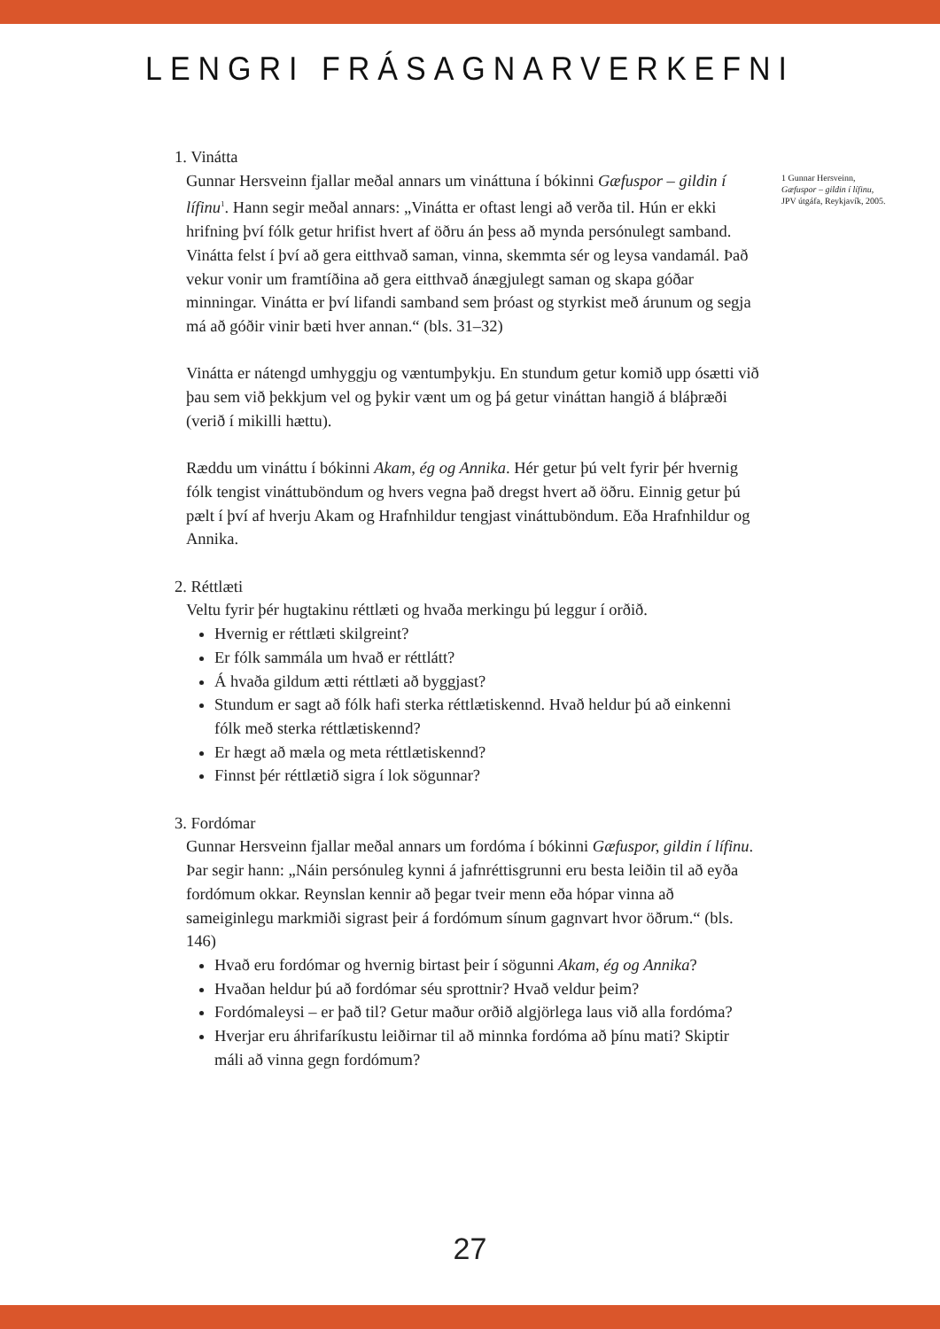LENGRI FRÁSAGNARVERKEFNI
1. Vinátta
Gunnar Hersveinn fjallar meðal annars um vináttuna í bókinni Gæfuspor – gildin í lífinu<sup>1</sup>. Hann segir meðal annars: „Vinátta er oftast lengi að verða til. Hún er ekki hrifning því fólk getur hrifist hvert af öðru án þess að mynda persónulegt samband. Vinátta felst í því að gera eitthvað saman, vinna, skemmta sér og leysa vandamál. Það vekur vonir um framtíðina að gera eitthvað ánægjulegt saman og skapa góðar minningar. Vinátta er því lifandi samband sem þróast og styrkist með árunum og segja má að góðir vinir bæti hver annan.“ (bls. 31–32)
Vinátta er nátengd umhyggju og væntumþykju. En stundum getur komið upp ósætti við þau sem við þekkjum vel og þykir vænt um og þá getur vináttan hangið á bláþræði (verið í mikilli hættu).
Ræddu um vináttu í bókinni Akam, ég og Annika. Hér getur þú velt fyrir þér hvernig fólk tengist vináttuböndum og hvers vegna það dregst hvert að öðru. Einnig getur þú pælt í því af hverju Akam og Hrafnhildur tengjast vináttuböndum. Eða Hrafnhildur og Annika.
2. Réttlæti
Veltu fyrir þér hugtakinu réttlæti og hvaða merkingu þú leggur í orðið.
Hvernig er réttlæti skilgreint?
Er fólk sammála um hvað er réttlátt?
Á hvaða gildum ætti réttlæti að byggjast?
Stundum er sagt að fólk hafi sterka réttlætiskennd. Hvað heldur þú að einkenni fólk með sterka réttlætiskennd?
Er hægt að mæla og meta réttlætiskennd?
Finnst þér réttlætið sigra í lok sögunnar?
3. Fordómar
Gunnar Hersveinn fjallar meðal annars um fordóma í bókinni Gæfuspor, gildin í lífinu. Þar segir hann: „Náin persónuleg kynni á jafnréttisgrunni eru besta leiðin til að eyða fordómum okkar. Reynslan kennir að þegar tveir menn eða hópar vinna að sameiginlegu markmiði sigrast þeir á fordómum sínum gagnvart hvor öðrum.“ (bls. 146)
Hvað eru fordómar og hvernig birtast þeir í sögunni Akam, ég og Annika?
Hvaðan heldur þú að fordómar séu sprottnir? Hvað veldur þeim?
Fordómaleysi – er það til? Getur maður orðið algjörlega laus við alla fordóma?
Hverjar eru áhrifaríkustu leiðirnar til að minnka fordóma að þínu mati? Skiptir máli að vinna gegn fordómum?
1 Gunnar Hersveinn,
Gæfuspor – gildin í lífinu,
JPV útgáfa, Reykjavík, 2005.
27